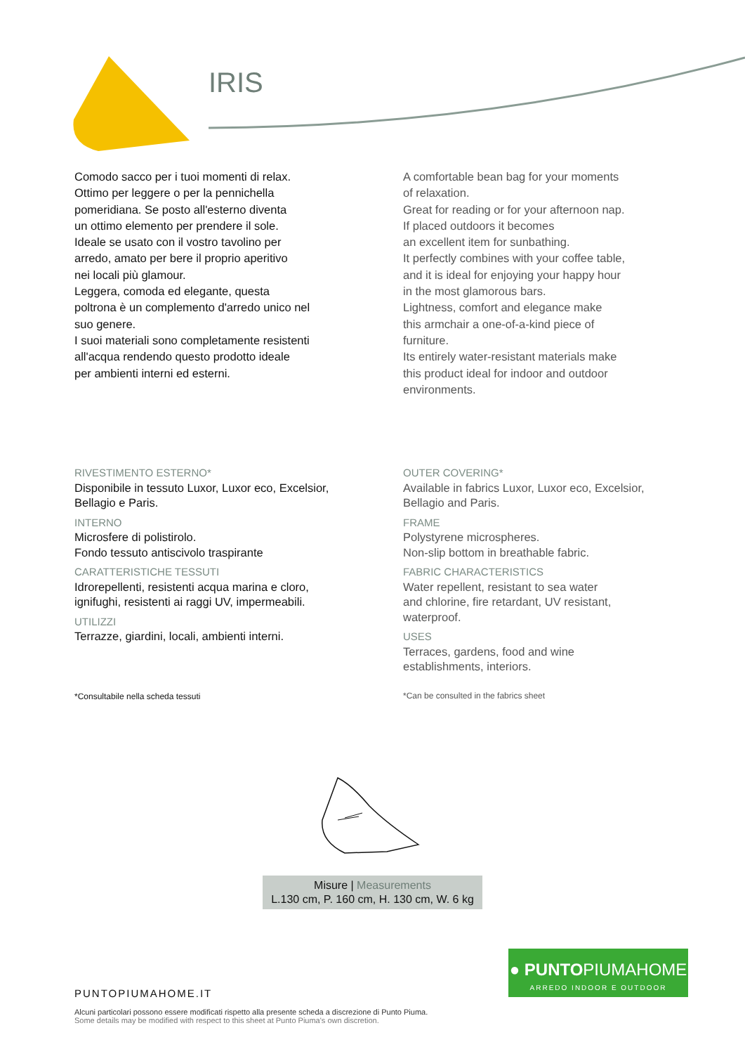IRIS
Comodo sacco per i tuoi momenti di relax.
Ottimo per leggere o per la pennichella
pomeridiana. Se posto all'esterno diventa
un ottimo elemento per prendere il sole.
Ideale se usato con il vostro tavolino per
arredo, amato per bere il proprio aperitivo
nei locali più glamour.
Leggera, comoda ed elegante, questa
poltrona è un complemento d'arredo unico nel
suo genere.
I suoi materiali sono completamente resistenti
all'acqua rendendo questo prodotto ideale
per ambienti interni ed esterni.
A comfortable bean bag for your moments
of relaxation.
Great for reading or for your afternoon nap.
If placed outdoors it becomes
an excellent item for sunbathing.
It perfectly combines with your coffee table,
and it is ideal for enjoying your happy hour
in the most glamorous bars.
Lightness, comfort and elegance make
this armchair a one-of-a-kind piece of
furniture.
Its entirely water-resistant materials make
this product ideal for indoor and outdoor
environments.
RIVESTIMENTO ESTERNO*
Disponibile in tessuto Luxor, Luxor eco, Excelsior,
Bellagio e Paris.
INTERNO
Microsfere di polistirolo.
Fondo tessuto antiscivolo traspirante
CARATTERISTICHE TESSUTI
Idrorepellenti, resistenti acqua marina e cloro,
ignifughi, resistenti ai raggi UV, impermeabili.
UTILIZZI
Terrazze, giardini, locali, ambienti interni.
*Consultabile nella scheda tessuti
OUTER COVERING*
Available in fabrics Luxor, Luxor eco, Excelsior,
Bellagio and Paris.
FRAME
Polystyrene microspheres.
Non-slip bottom in breathable fabric.
FABRIC CHARACTERISTICS
Water repellent, resistant to sea water
and chlorine, fire retardant, UV resistant,
waterproof.
USES
Terraces, gardens, food and wine
establishments, interiors.
*Can be consulted in the fabrics sheet
Misure | Measurements
L.130 cm, P. 160 cm, H. 130 cm, W. 6 kg
● PUNTOPIUMAHOME
ARREDO INDOOR E OUTDOOR
PUNTOPIUMAHOME.IT
Alcuni particolari possono essere modificati rispetto alla presente scheda a discrezione di Punto Piuma.
Some details may be modified with respect to this sheet at Punto Piuma's own discretion.